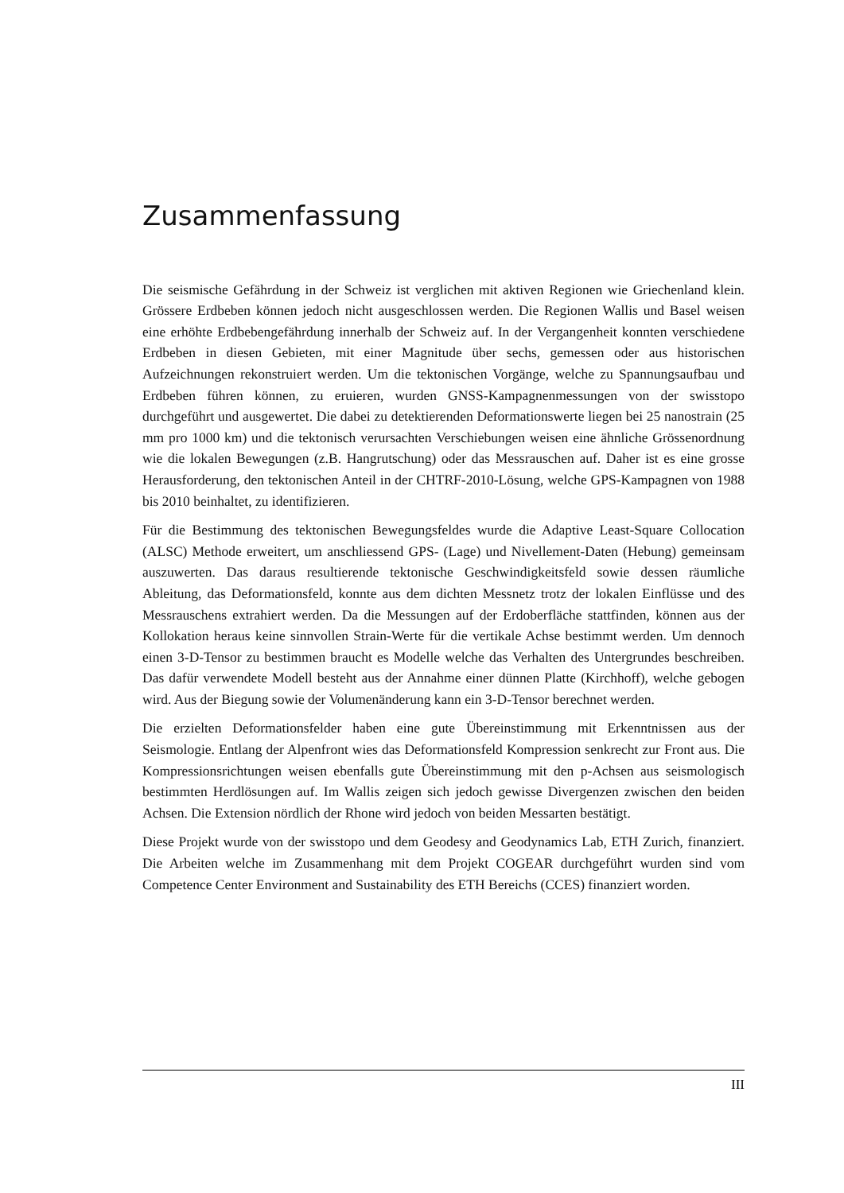Zusammenfassung
Die seismische Gefährdung in der Schweiz ist verglichen mit aktiven Regionen wie Griechenland klein. Grössere Erdbeben können jedoch nicht ausgeschlossen werden. Die Regionen Wallis und Basel weisen eine erhöhte Erdbebengefährdung innerhalb der Schweiz auf. In der Vergangenheit konnten verschiedene Erdbeben in diesen Gebieten, mit einer Magnitude über sechs, gemessen oder aus historischen Aufzeichnungen rekonstruiert werden. Um die tektonischen Vorgänge, welche zu Spannungsaufbau und Erdbeben führen können, zu eruieren, wurden GNSS-Kampagnenmessungen von der swisstopo durchgeführt und ausgewertet. Die dabei zu detektierenden Deformationswerte liegen bei 25 nanostrain (25 mm pro 1000 km) und die tektonisch verursachten Verschiebungen weisen eine ähnliche Grössenordnung wie die lokalen Bewegungen (z.B. Hangrutschung) oder das Messrauschen auf. Daher ist es eine grosse Herausforderung, den tektonischen Anteil in der CHTRF-2010-Lösung, welche GPS-Kampagnen von 1988 bis 2010 beinhaltet, zu identifizieren.
Für die Bestimmung des tektonischen Bewegungsfeldes wurde die Adaptive Least-Square Collocation (ALSC) Methode erweitert, um anschliessend GPS- (Lage) und Nivellement-Daten (Hebung) gemeinsam auszuwerten. Das daraus resultierende tektonische Geschwindigkeitsfeld sowie dessen räumliche Ableitung, das Deformationsfeld, konnte aus dem dichten Messnetz trotz der lokalen Einflüsse und des Messrauschens extrahiert werden. Da die Messungen auf der Erdoberfläche stattfinden, können aus der Kollokation heraus keine sinnvollen Strain-Werte für die vertikale Achse bestimmt werden. Um dennoch einen 3-D-Tensor zu bestimmen braucht es Modelle welche das Verhalten des Untergrundes beschreiben. Das dafür verwendete Modell besteht aus der Annahme einer dünnen Platte (Kirchhoff), welche gebogen wird. Aus der Biegung sowie der Volumenänderung kann ein 3-D-Tensor berechnet werden.
Die erzielten Deformationsfelder haben eine gute Übereinstimmung mit Erkenntnissen aus der Seismologie. Entlang der Alpenfront wies das Deformationsfeld Kompression senkrecht zur Front aus. Die Kompressionsrichtungen weisen ebenfalls gute Übereinstimmung mit den p-Achsen aus seismologisch bestimmten Herdlösungen auf. Im Wallis zeigen sich jedoch gewisse Divergenzen zwischen den beiden Achsen. Die Extension nördlich der Rhone wird jedoch von beiden Messarten bestätigt.
Diese Projekt wurde von der swisstopo und dem Geodesy and Geodynamics Lab, ETH Zurich, finanziert. Die Arbeiten welche im Zusammenhang mit dem Projekt COGEAR durchgeführt wurden sind vom Competence Center Environment and Sustainability des ETH Bereichs (CCES) finanziert worden.
III